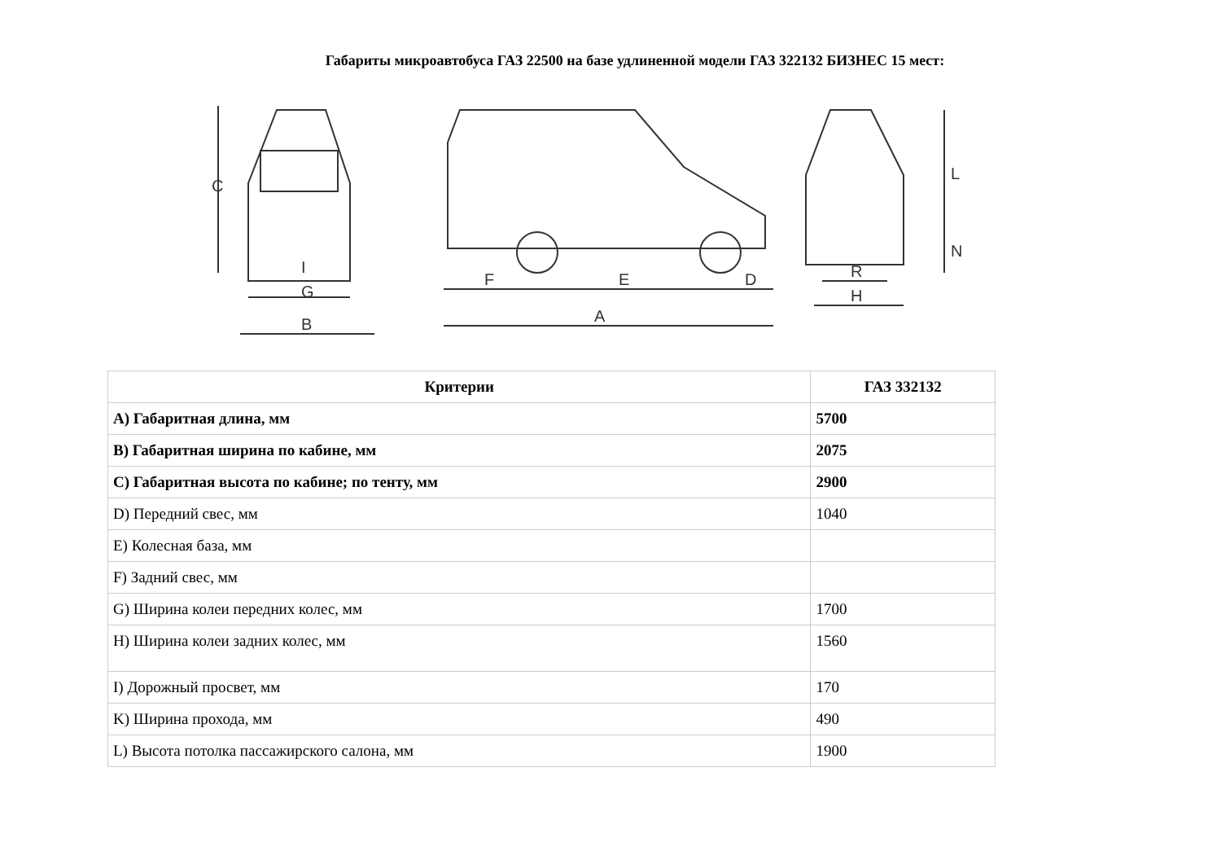Габариты микроавтобуса ГАЗ 22500 на базе удлиненной модели ГАЗ 322132 БИЗНЕС 15 мест:
C
G
B
I
F
E
D
A
L
N
R
H
| Критерии | ГАЗ 332132 |
| --- | --- |
| A) Габаритная длина, мм | 5700 |
| B) Габаритная ширина по кабине, мм | 2075 |
| C) Габаритная высота по кабине; по тенту, мм | 2900 |
| D) Передний свес, мм | 1040 |
| E) Колесная база, мм | |
| F) Задний свес, мм | |
| G) Ширина колеи передних колес, мм | 1700 |
| H) Ширина колеи задних колес, мм | 1560 |
| I) Дорожный просвет, мм | 170 |
| K) Ширина прохода, мм | 490 |
| L) Высота потолка пассажирского салона, мм | 1900 |